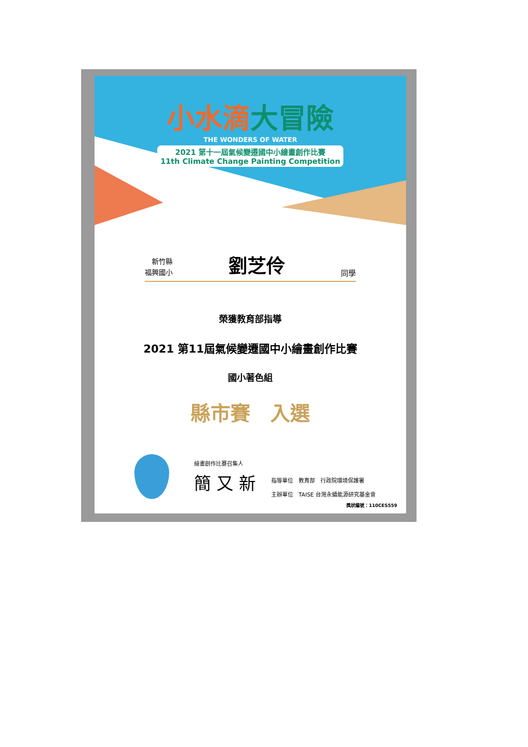小水滴大冒險
THE WONDERS OF WATER
2021 第十一屆氣候變遷國中小繪畫創作比賽
11th Climate Change Painting Competition
新竹縣
福興國小
劉芝伶
同學
榮獲教育部指導
2021 第11屆氣候變遷國中小繪畫創作比賽
國小著色組
縣市賽　入選
繪畫創作比賽召集人
簡 又 新
指導單位　教育部　行政院環境保護署
主辦單位　TAISE 台灣永續能源研究基金會
獎狀編號：110CES559